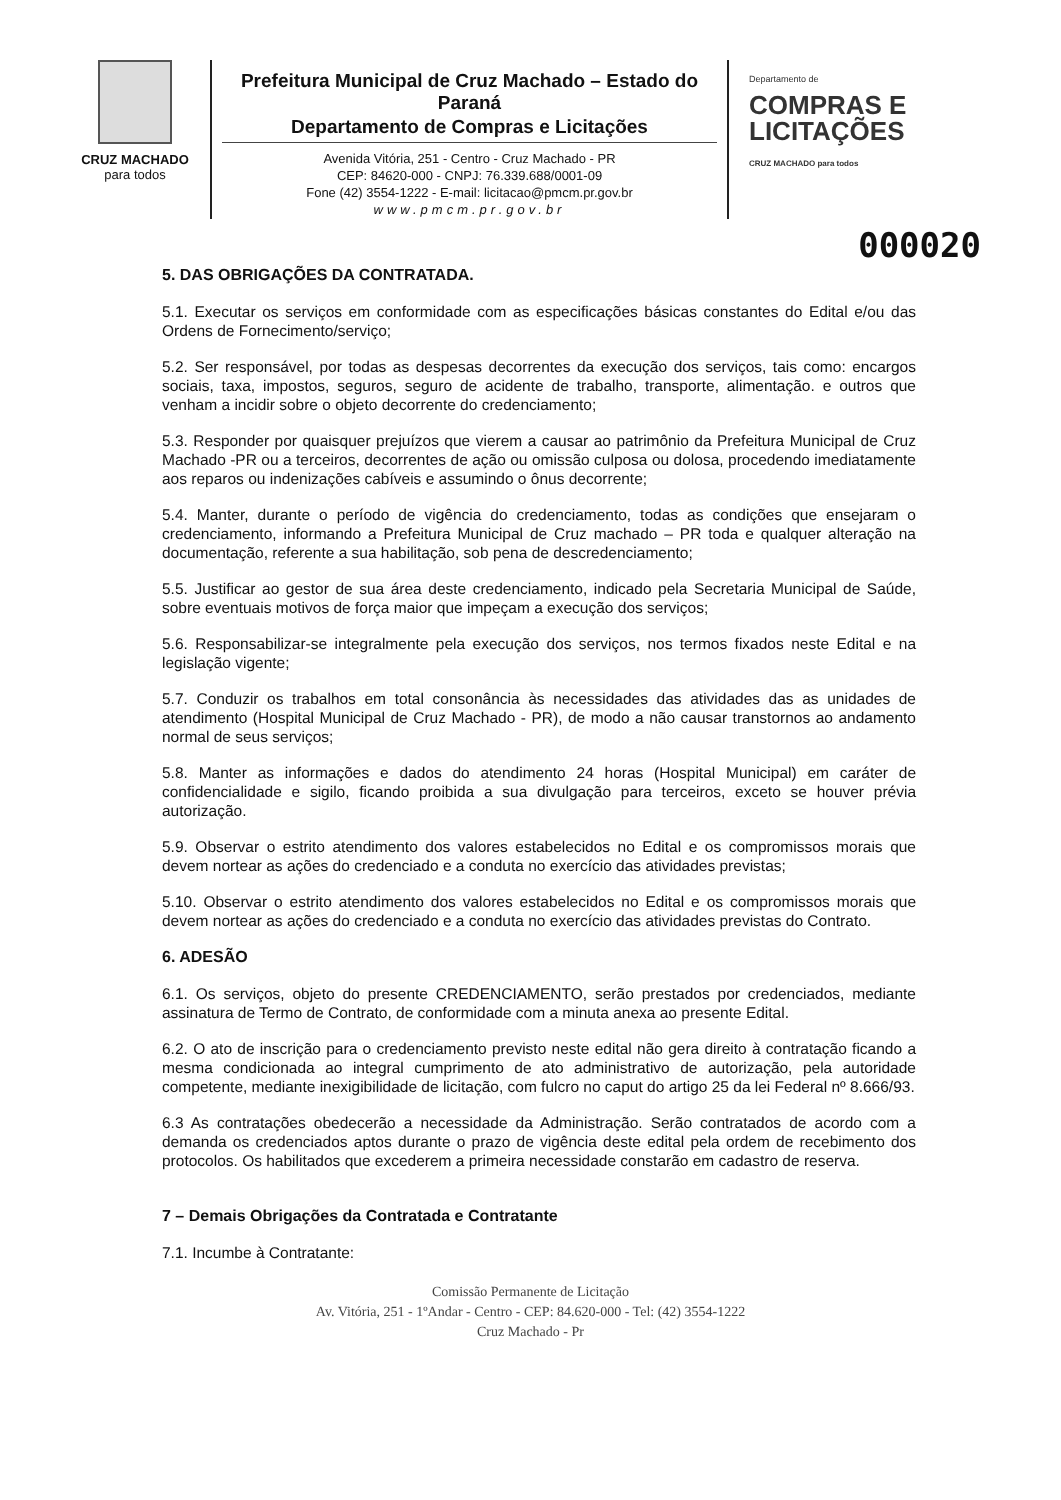CRUZ MACHADO
para todos
Prefeitura Municipal de Cruz Machado – Estado do Paraná
Departamento de Compras e Licitações
Avenida Vitória, 251 - Centro - Cruz Machado - PR
CEP: 84620-000 - CNPJ: 76.339.688/0001-09
Fone (42) 3554-1222 - E-mail: licitacao@pmcm.pr.gov.br
www.pmcm.pr.gov.br
Departamento de
COMPRAS E
LICITAÇÕES
CRUZ MACHADO para todos
000020
5. DAS OBRIGAÇÕES DA CONTRATADA.
5.1. Executar os serviços em conformidade com as especificações básicas constantes do Edital e/ou das Ordens de Fornecimento/serviço;
5.2. Ser responsável, por todas as despesas decorrentes da execução dos serviços, tais como: encargos sociais, taxa, impostos, seguros, seguro de acidente de trabalho, transporte, alimentação. e outros que venham a incidir sobre o objeto decorrente do credenciamento;
5.3. Responder por quaisquer prejuízos que vierem a causar ao patrimônio da Prefeitura Municipal de Cruz Machado -PR ou a terceiros, decorrentes de ação ou omissão culposa ou dolosa, procedendo imediatamente aos reparos ou indenizações cabíveis e assumindo o ônus decorrente;
5.4. Manter, durante o período de vigência do credenciamento, todas as condições que ensejaram o credenciamento, informando a Prefeitura Municipal de Cruz machado – PR toda e qualquer alteração na documentação, referente a sua habilitação, sob pena de descredenciamento;
5.5. Justificar ao gestor de sua área deste credenciamento, indicado pela Secretaria Municipal de Saúde, sobre eventuais motivos de força maior que impeçam a execução dos serviços;
5.6. Responsabilizar-se integralmente pela execução dos serviços, nos termos fixados neste Edital e na legislação vigente;
5.7. Conduzir os trabalhos em total consonância às necessidades das atividades das as unidades de atendimento (Hospital Municipal de Cruz Machado - PR), de modo a não causar transtornos ao andamento normal de seus serviços;
5.8. Manter as informações e dados do atendimento 24 horas (Hospital Municipal) em caráter de confidencialidade e sigilo, ficando proibida a sua divulgação para terceiros, exceto se houver prévia autorização.
5.9. Observar o estrito atendimento dos valores estabelecidos no Edital e os compromissos morais que devem nortear as ações do credenciado e a conduta no exercício das atividades previstas;
5.10. Observar o estrito atendimento dos valores estabelecidos no Edital e os compromissos morais que devem nortear as ações do credenciado e a conduta no exercício das atividades previstas do Contrato.
6. ADESÃO
6.1. Os serviços, objeto do presente CREDENCIAMENTO, serão prestados por credenciados, mediante assinatura de Termo de Contrato, de conformidade com a minuta anexa ao presente Edital.
6.2. O ato de inscrição para o credenciamento previsto neste edital não gera direito à contratação ficando a mesma condicionada ao integral cumprimento de ato administrativo de autorização, pela autoridade competente, mediante inexigibilidade de licitação, com fulcro no caput do artigo 25 da lei Federal nº 8.666/93.
6.3 As contratações obedecerão a necessidade da Administração. Serão contratados de acordo com a demanda os credenciados aptos durante o prazo de vigência deste edital pela ordem de recebimento dos protocolos. Os habilitados que excederem a primeira necessidade constarão em cadastro de reserva.
7 – Demais Obrigações da Contratada e Contratante
7.1. Incumbe à Contratante:
Comissão Permanente de Licitação
Av. Vitória, 251 - 1ºAndar - Centro - CEP: 84.620-000 - Tel: (42) 3554-1222
Cruz Machado - Pr